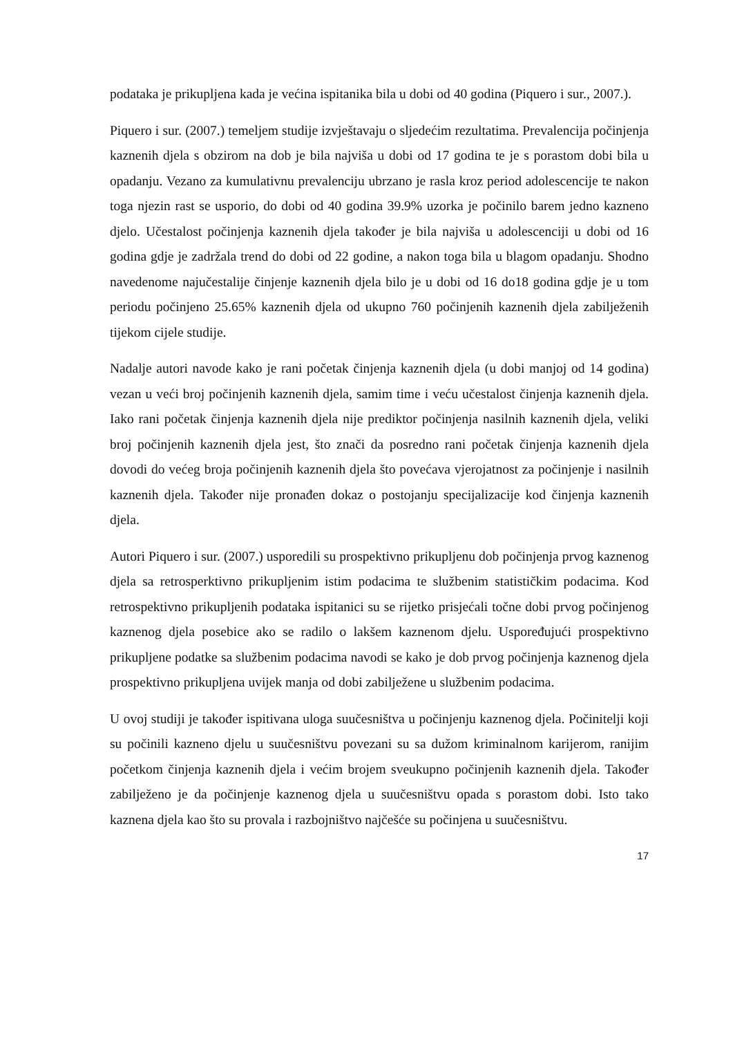podataka je prikupljena kada je većina ispitanika bila u dobi od 40 godina (Piquero i sur., 2007.).
Piquero i sur. (2007.) temeljem studije izvještavaju o sljedećim rezultatima. Prevalencija počinjenja kaznenih djela s obzirom na dob je bila najviša u dobi od 17 godina te je s porastom dobi bila u opadanju. Vezano za kumulativnu prevalenciju ubrzano je rasla kroz period adolescencije te nakon toga njezin rast se usporio, do dobi od 40 godina 39.9% uzorka je počinilo barem jedno kazneno djelo. Učestalost počinjenja kaznenih djela također je bila najviša u adolescenciji u dobi od 16 godina gdje je zadržala trend do dobi od 22 godine, a nakon toga bila u blagom opadanju. Shodno navedenome najučestalije činjenje kaznenih djela bilo je u dobi od 16 do18 godina gdje je u tom periodu počinjeno 25.65% kaznenih djela od ukupno 760 počinjenih kaznenih djela zabilježenih tijekom cijele studije.
Nadalje autori navode kako je rani početak činjenja kaznenih djela (u dobi manjoj od 14 godina) vezan u veći broj počinjenih kaznenih djela, samim time i veću učestalost činjenja kaznenih djela. Iako rani početak činjenja kaznenih djela nije prediktor počinjenja nasilnih kaznenih djela, veliki broj počinjenih kaznenih djela jest, što znači da posredno rani početak činjenja kaznenih djela dovodi do većeg broja počinjenih kaznenih djela što povećava vjerojatnost za počinjenje i nasilnih kaznenih djela. Također nije pronađen dokaz o postojanju specijalizacije kod činjenja kaznenih djela.
Autori Piquero i sur. (2007.) usporedili su prospektivno prikupljenu dob počinjenja prvog kaznenog djela sa retrosperktivno prikupljenim istim podacima te službenim statističkim podacima. Kod retrospektivno prikupljenih podataka ispitanici su se rijetko prisjećali točne dobi prvog počinjenog kaznenog djela posebice ako se radilo o lakšem kaznenom djelu. Uspoređujući prospektivno prikupljene podatke sa službenim podacima navodi se kako je dob prvog počinjenja kaznenog djela prospektivno prikupljena uvijek manja od dobi zabilježene u službenim podacima.
U ovoj studiji je također ispitivana uloga suučesništva u počinjenju kaznenog djela. Počinitelji koji su počinili kazneno djelu u suučesništvu povezani su sa dužom kriminalnom karijerom, ranijim početkom činjenja kaznenih djela i većim brojem sveukupno počinjenih kaznenih djela. Također zabilježeno je da počinjenje kaznenog djela u suučesništvu opada s porastom dobi. Isto tako kaznena djela kao što su provala i razbojništvo najčešće su počinjena u suučesništvu.
17